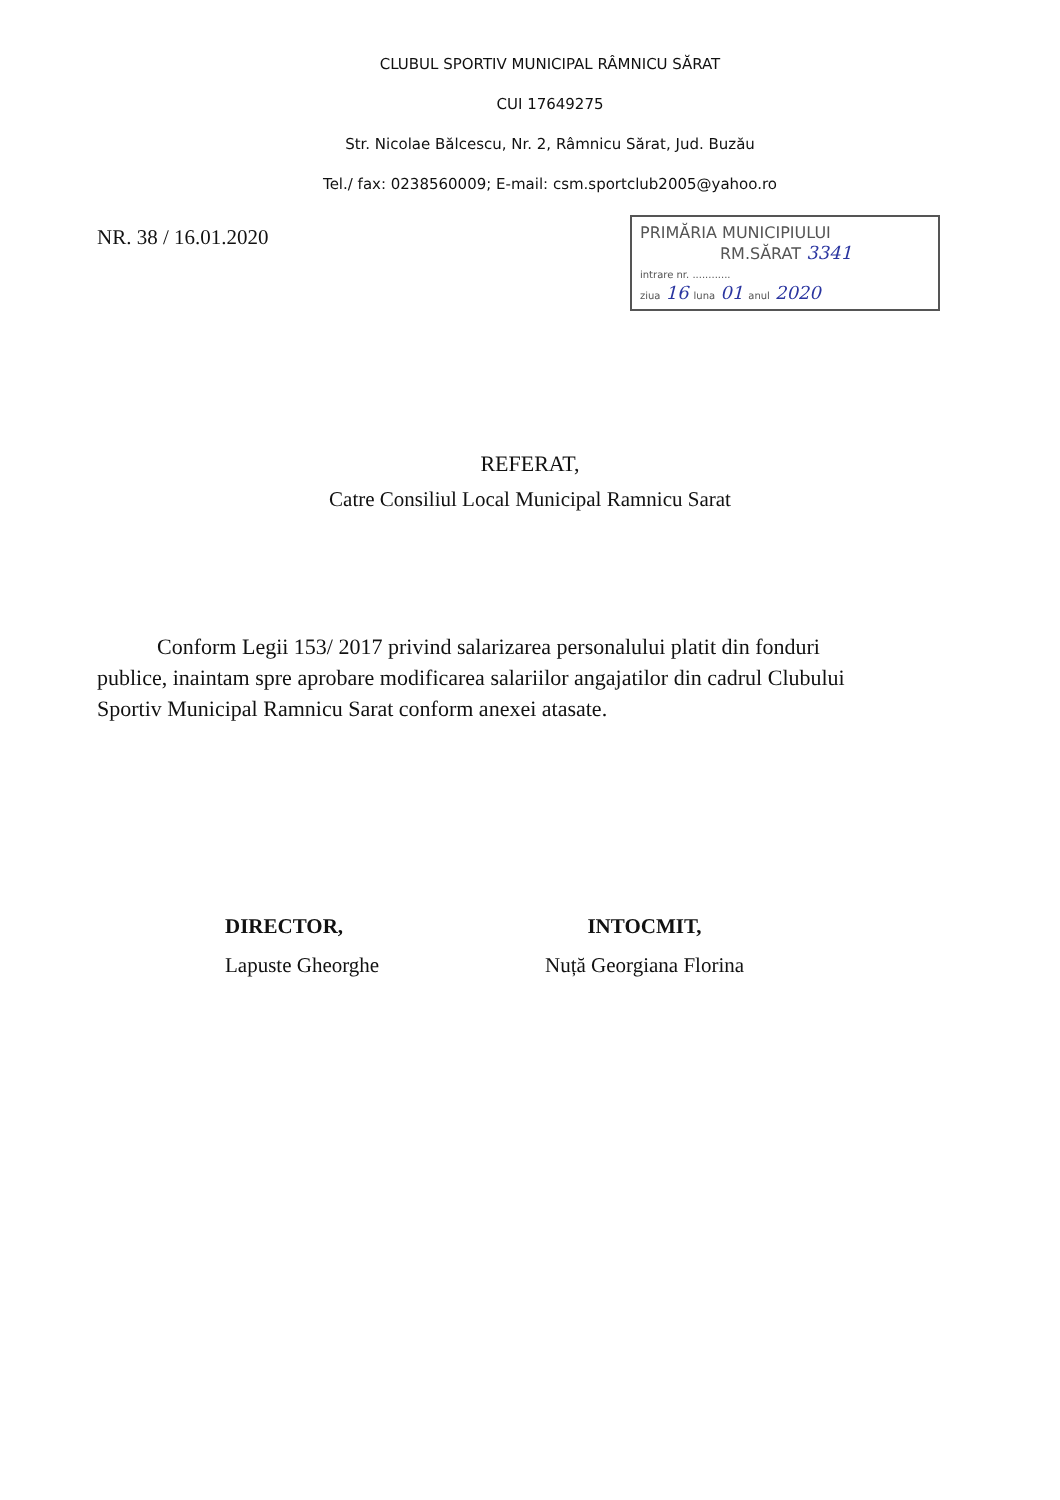CLUBUL SPORTIV MUNICIPAL RÂMNICU SĂRAT
CUI 17649275
Str. Nicolae Bălcescu, Nr. 2, Râmnicu Sărat, Jud. Buzău
Tel./ fax: 0238560009; E-mail: csm.sportclub2005@yahoo.ro
NR. 38 / 16.01.2020
PRIMĂRIA MUNICIPIULUI
RM.SĂRAT 3341
intrare nr. ............
ziua 16 luna 01 anul 2020
REFERAT,
Catre Consiliul Local Municipal Ramnicu Sarat
Conform Legii 153/ 2017 privind salarizarea personalului platit din fonduri publice, inaintam spre aprobare modificarea salariilor angajatilor din cadrul Clubului Sportiv Municipal Ramnicu Sarat conform anexei atasate.
DIRECTOR,
Lapuste Gheorghe
INTOCMIT,
Nuță Georgiana Florina